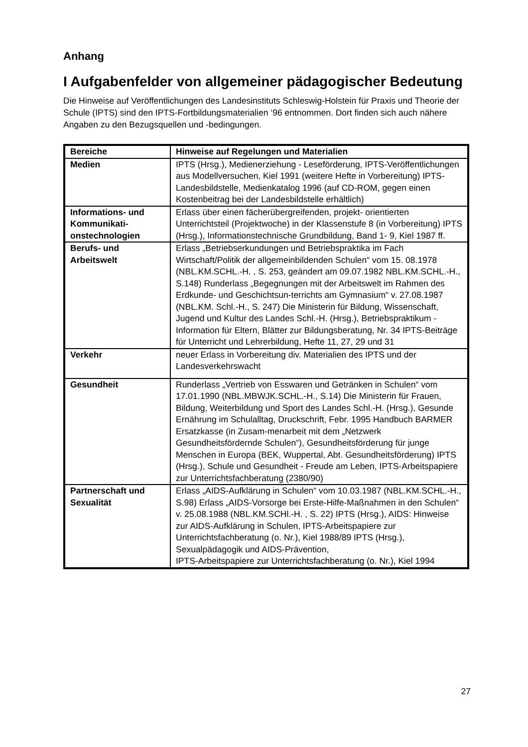Anhang
I Aufgabenfelder von allgemeiner pädagogischer Bedeutung
Die Hinweise auf Veröffentlichungen des Landesinstituts Schleswig-Holstein für Praxis und Theorie der Schule (IPTS) sind den IPTS-Fortbildungsmaterialien ‘96 entnommen. Dort finden sich auch nähere Angaben zu den Bezugsquellen und -bedingungen.
| Bereiche | Hinweise auf Regelungen und Materialien |
| --- | --- |
| Medien | IPTS (Hrsg.), Medienerziehung - Leseförderung, IPTS-Veröffentlichungen aus Modellversuchen, Kiel 1991 (weitere Hefte in Vorbereitung) IPTS-Landesbildstelle, Medienkatalog 1996 (auf CD-ROM, gegen einen Kostenbeitrag bei der Landesbildstelle erhältlich) |
| Informations- und Kommunikati-onstechnologien | Erlass über einen fächerübergreifenden, projekt- orientierten Unterrichtsteil (Projektwoche) in der Klassenstufe 8 (in Vorbereitung) IPTS (Hrsg.), Informationstechnische Grundbildung, Band 1- 9, Kiel 1987 ff. |
| Berufs- und Arbeitswelt | Erlass „Betriebserkundungen und Betriebspraktika im Fach Wirtschaft/Politik der allgemeinbildenden Schulen“ vom 15. 08.1978 (NBL.KM.SCHL.-H. , S. 253, geändert am 09.07.1982 NBL.KM.SCHL.-H., S.148) Runderlass „Begegnungen mit der Arbeitswelt im Rahmen des Erdkunde- und Geschichtsun-terrichts am Gymnasium“ v. 27.08.1987 (NBL.KM. Schl.-H., S. 247) Die Ministerin für Bildung, Wissenschaft, Jugend und Kultur des Landes Schl.-H. (Hrsg.), Betriebspraktikum - Information für Eltern, Blätter zur Bildungsberatung, Nr. 34 IPTS-Beiträge für Unterricht und Lehrerbildung, Hefte 11, 27, 29 und 31 |
| Verkehr | neuer Erlass in Vorbereitung div. Materialien des IPTS und der Landesverkehrswacht |
| Gesundheit | Runderlass „Vertrieb von Esswaren und Getränken in Schulen“ vom 17.01.1990 (NBL.MBWJK.SCHL.-H., S.14) Die Ministerin für Frauen, Bildung, Weiterbildung und Sport des Landes Schl.-H. (Hrsg.), Gesunde Ernährung im Schulalltag, Druckschrift, Febr. 1995 Handbuch BARMER Ersatzkasse (in Zusam-menarbeit mit dem „Netzwerk Gesundheitsfördernde Schulen“), Gesundheitsförderung für junge Menschen in Europa (BEK, Wuppertal, Abt. Gesundheitsförderung) IPTS (Hrsg.), Schule und Gesundheit - Freude am Leben, IPTS-Arbeitspapiere zur Unterrichtsfachberatung (2380/90) |
| Partnerschaft und Sexualität | Erlass „AIDS-Aufklärung in Schulen“ vom 10.03.1987 (NBL.KM.SCHL.-H., S.98) Erlass „AIDS-Vorsorge bei Erste-Hilfe-Maßnahmen in den Schulen“ v. 25.08.1988 (NBL.KM.SCHl.-H. , S. 22) IPTS (Hrsg.), AIDS: Hinweise zur AIDS-Aufklärung in Schulen, IPTS-Arbeitspapiere zur Unterrichtsfachberatung (o. Nr.), Kiel 1988/89 IPTS (Hrsg.), Sexualpädagogik und AIDS-Prävention, IPTS-Arbeitspapiere zur Unterrichtsfachberatung (o. Nr.), Kiel 1994 |
27